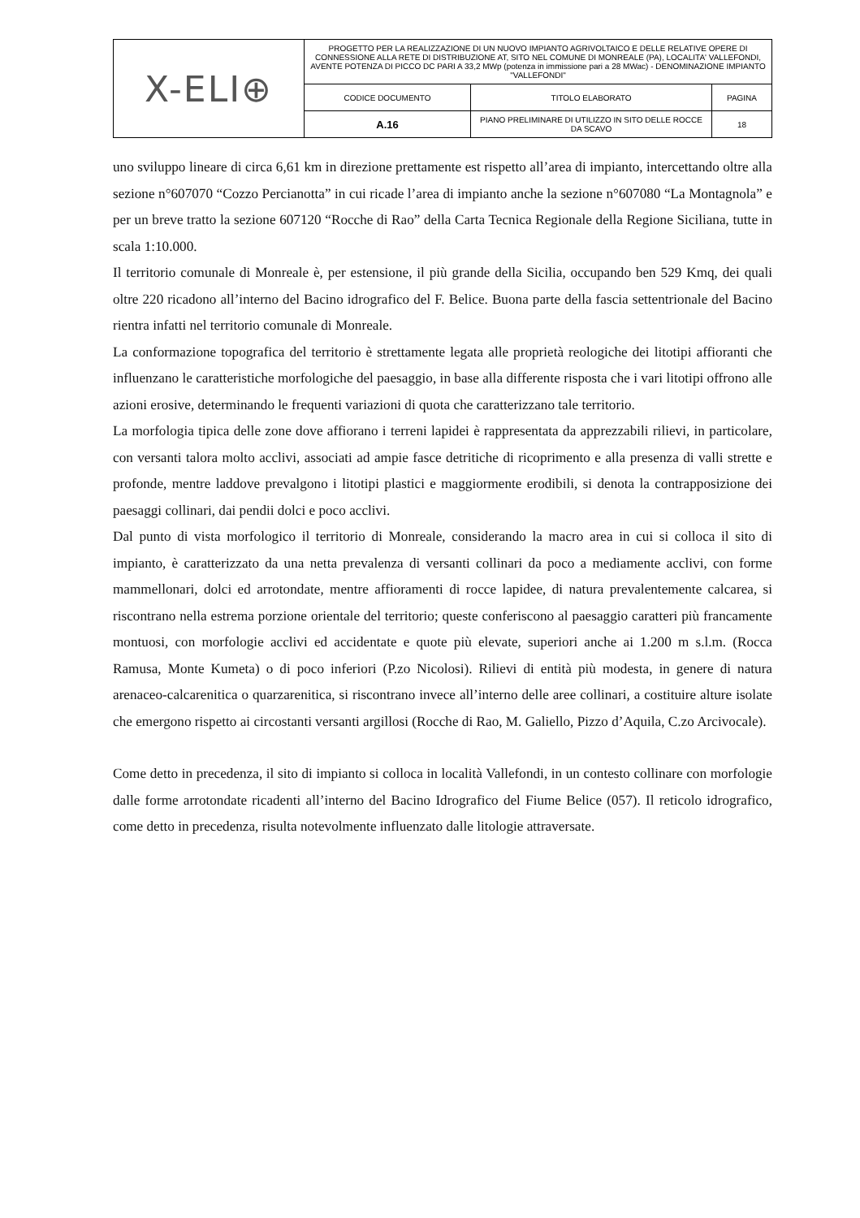| X-ELI⊕ | PROGETTO PER LA REALIZZAZIONE DI UN NUOVO IMPIANTO AGRIVOLTAICO E DELLE RELATIVE OPERE DI CONNESSIONE ALLA RETE DI DISTRIBUZIONE AT, SITO NEL COMUNE DI MONREALE (PA), LOCALITA' VALLEFONDI, AVENTE POTENZA DI PICCO DC PARI A 33,2 MWp (potenza in immissione pari a 28 MWac) - DENOMINAZIONE IMPIANTO "VALLEFONDI" | | |
| | CODICE DOCUMENTO | TITOLO ELABORATO | PAGINA |
| | A.16 | PIANO PRELIMINARE DI UTILIZZO IN SITO DELLE ROCCE DA SCAVO | 18 |
uno sviluppo lineare di circa 6,61 km in direzione prettamente est rispetto all’area di impianto, intercettando oltre alla sezione n°607070 “Cozzo Percianotta” in cui ricade l’area di impianto anche la sezione n°607080 “La Montagnola” e per un breve tratto la sezione 607120 “Rocche di Rao” della Carta Tecnica Regionale della Regione Siciliana, tutte in scala 1:10.000.
Il territorio comunale di Monreale è, per estensione, il più grande della Sicilia, occupando ben 529 Kmq, dei quali oltre 220 ricadono all’interno del Bacino idrografico del F. Belice. Buona parte della fascia settentrionale del Bacino rientra infatti nel territorio comunale di Monreale.
La conformazione topografica del territorio è strettamente legata alle proprietà reologiche dei litotipi affioranti che influenzano le caratteristiche morfologiche del paesaggio, in base alla differente risposta che i vari litotipi offrono alle azioni erosive, determinando le frequenti variazioni di quota che caratterizzano tale territorio.
La morfologia tipica delle zone dove affiorano i terreni lapidei è rappresentata da apprezzabili rilievi, in particolare, con versanti talora molto acclivi, associati ad ampie fasce detritiche di ricoprimento e alla presenza di valli strette e profonde, mentre laddove prevalgono i litotipi plastici e maggiormente erodibili, si denota la contrapposizione dei paesaggi collinari, dai pendii dolci e poco acclivi.
Dal punto di vista morfologico il territorio di Monreale, considerando la macro area in cui si colloca il sito di impianto, è caratterizzato da una netta prevalenza di versanti collinari da poco a mediamente acclivi, con forme mammellonari, dolci ed arrotondate, mentre affioramenti di rocce lapidee, di natura prevalentemente calcarea, si riscontrano nella estrema porzione orientale del territorio; queste conferiscono al paesaggio caratteri più francamente montuosi, con morfologie acclivi ed accidentate e quote più elevate, superiori anche ai 1.200 m s.l.m. (Rocca Ramusa, Monte Kumeta) o di poco inferiori (P.zo Nicolosi). Rilievi di entità più modesta, in genere di natura arenaceo-calcarenitica o quarzarenitica, si riscontrano invece all’interno delle aree collinari, a costituire alture isolate che emergono rispetto ai circostanti versanti argillosi (Rocche di Rao, M. Galiello, Pizzo d’Aquila, C.zo Arcivocale).
Come detto in precedenza, il sito di impianto si colloca in località Vallefondi, in un contesto collinare con morfologie dalle forme arrotondate ricadenti all’interno del Bacino Idrografico del Fiume Belice (057). Il reticolo idrografico, come detto in precedenza, risulta notevolmente influenzato dalle litologie attraversate.